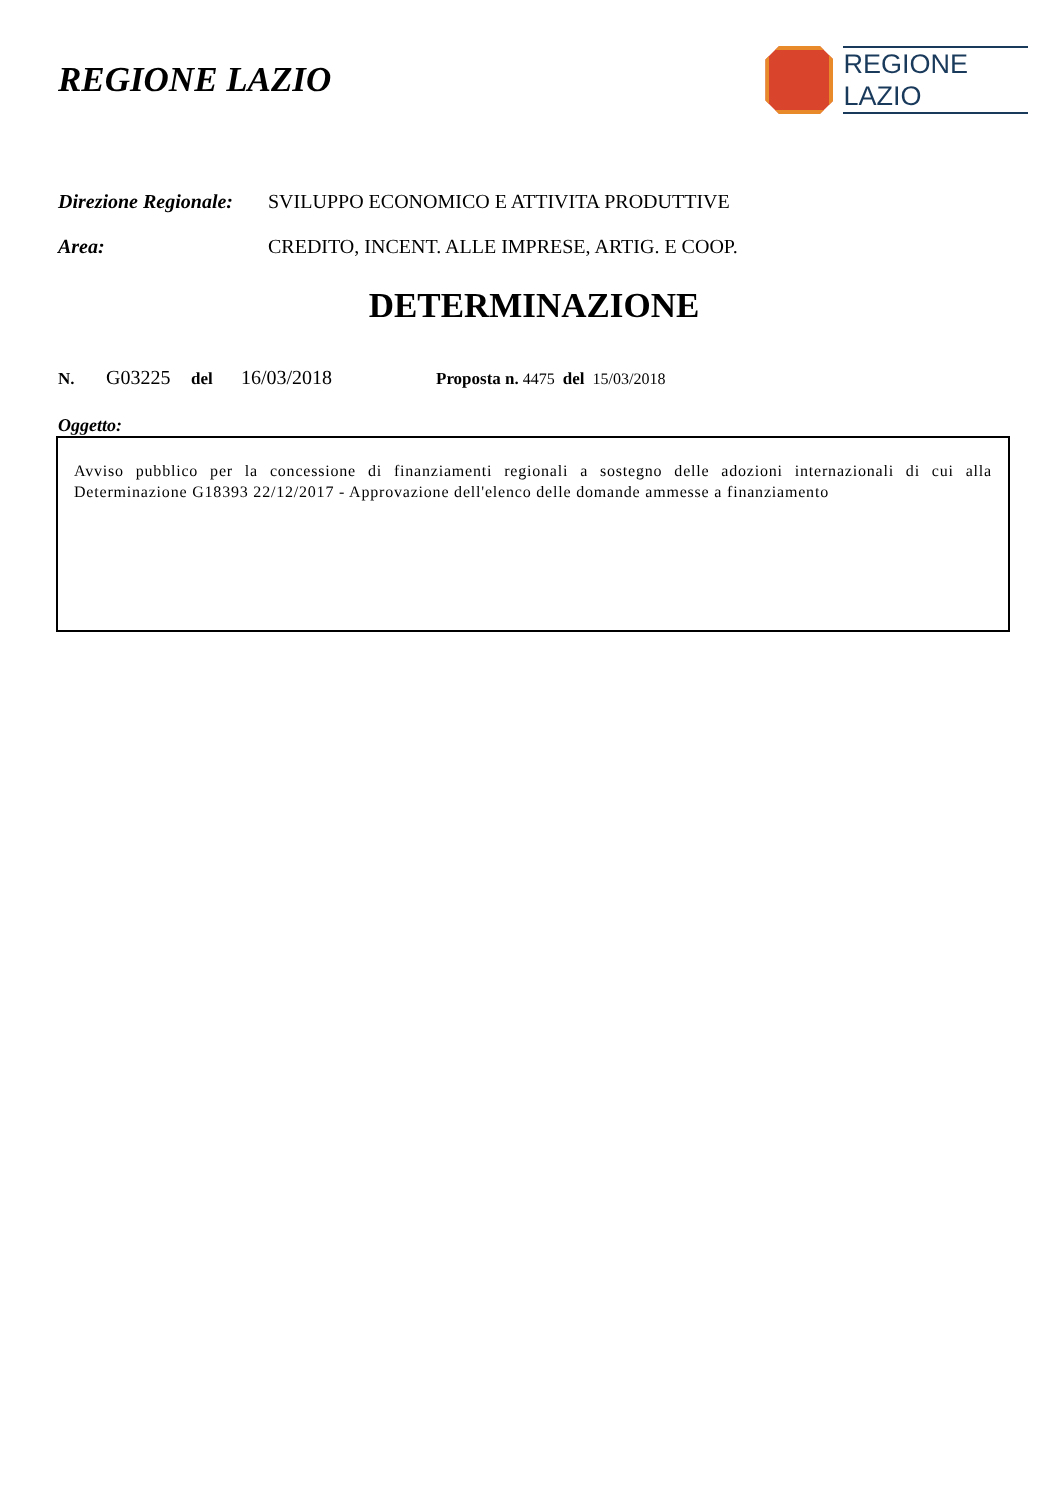REGIONE LAZIO
REGIONE
LAZIO
Direzione Regionale:
SVILUPPO ECONOMICO E ATTIVITA PRODUTTIVE
Area: CREDITO, INCENT. ALLE IMPRESE, ARTIG. E COOP.
DETERMINAZIONE
N. G03225 del 16/03/2018 Proposta n. 4475 del 15/03/2018
Oggetto:
Avviso pubblico per la concessione di finanziamenti regionali a sostegno delle adozioni internazionali di cui alla Determinazione G18393 22/12/2017 - Approvazione dell'elenco delle domande ammesse a finanziamento